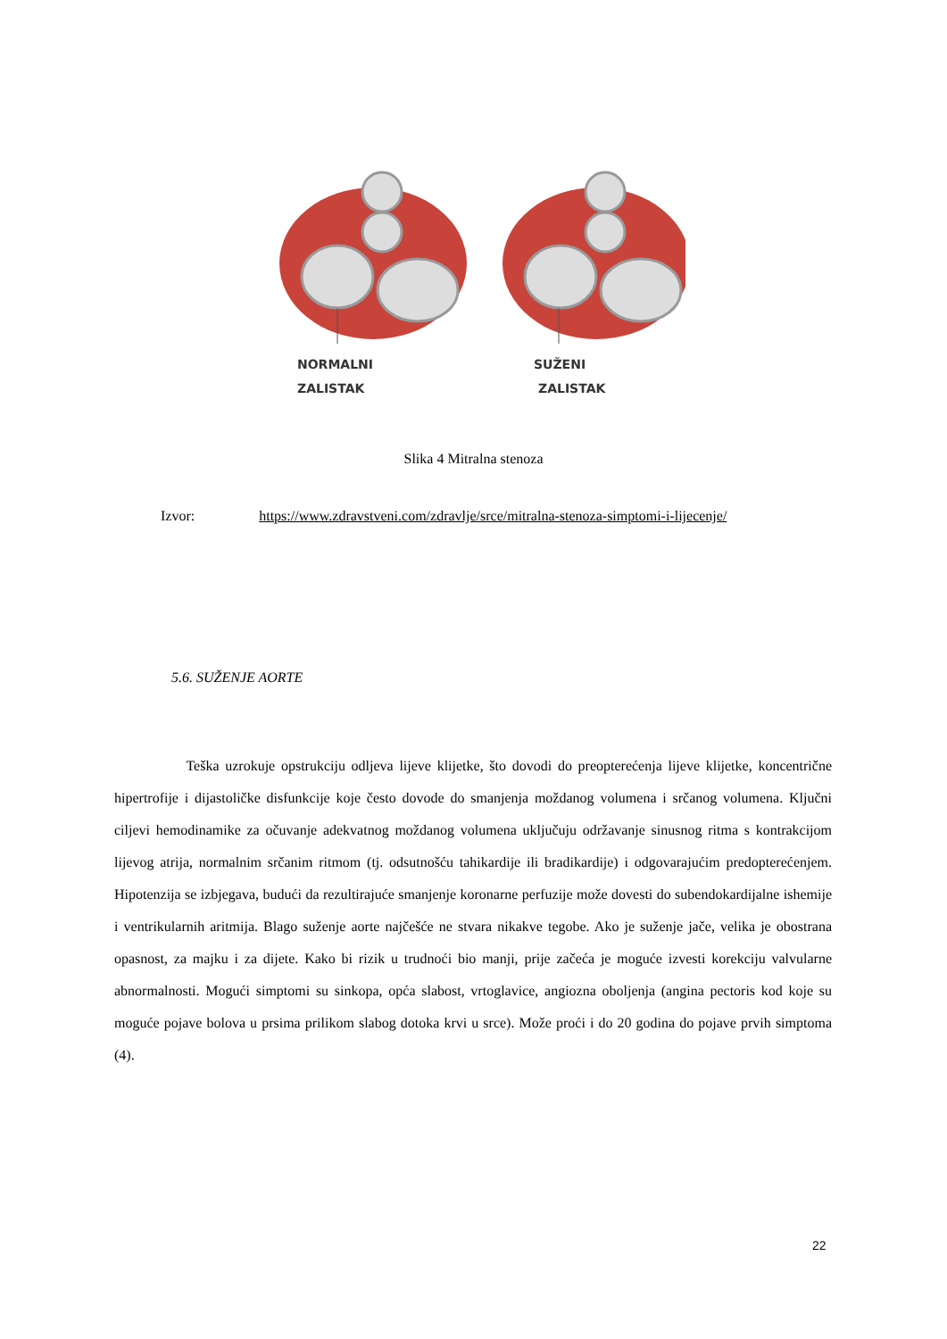NORMALNI
ZALISTAK
SUŽENI
ZALISTAK
Slika 4 Mitralna stenoza
Izvor: https://www.zdravstveni.com/zdravlje/srce/mitralna-stenoza-simptomi-i-lijecenje/
5.6. SUŽENJE AORTE
Teška uzrokuje opstrukciju odljeva lijeve klijetke, što dovodi do preopterećenja lijeve klijetke, koncentrične hipertrofije i dijastoličke disfunkcije koje često dovode do smanjenja moždanog volumena i srčanog volumena. Ključni ciljevi hemodinamike za očuvanje adekvatnog moždanog volumena uključuju održavanje sinusnog ritma s kontrakcijom lijevog atrija, normalnim srčanim ritmom (tj. odsutnošću tahikardije ili bradikardije) i odgovarajućim predopterećenjem. Hipotenzija se izbjegava, budući da rezultirajuće smanjenje koronarne perfuzije može dovesti do subendokardijalne ishemije i ventrikularnih aritmija. Blago suženje aorte najčešće ne stvara nikakve tegobe. Ako je suženje jače, velika je obostrana opasnost, za majku i za dijete. Kako bi rizik u trudnoći bio manji, prije začeća je moguće izvesti korekciju valvularne abnormalnosti. Mogući simptomi su sinkopa, opća slabost, vrtoglavice, angiozna oboljenja (angina pectoris kod koje su moguće pojave bolova u prsima prilikom slabog dotoka krvi u srce). Može proći i do 20 godina do pojave prvih simptoma (4).
22